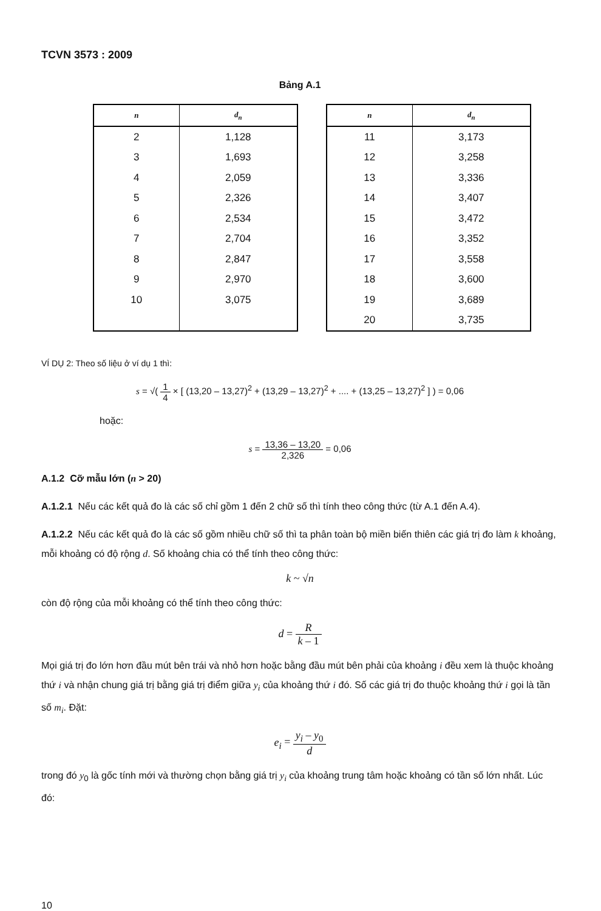TCVN 3573 : 2009
Bảng A.1
| n | d<sub>n</sub> |
| --- | --- |
| 2 | 1,128 |
| 3 | 1,693 |
| 4 | 2,059 |
| 5 | 2,326 |
| 6 | 2,534 |
| 7 | 2,704 |
| 8 | 2,847 |
| 9 | 2,970 |
| 10 | 3,075 |
| n | d<sub>n</sub> |
| --- | --- |
| 11 | 3,173 |
| 12 | 3,258 |
| 13 | 3,336 |
| 14 | 3,407 |
| 15 | 3,472 |
| 16 | 3,352 |
| 17 | 3,558 |
| 18 | 3,600 |
| 19 | 3,689 |
| 20 | 3,735 |
VÍ DỤ 2: Theo số liệu ở ví dụ 1 thì:
s = √( 1 4 × [ (13,20 – 13,27)<sup>2</sup> + (13,29 – 13,27)<sup>2</sup> + .... + (13,25 – 13,27)<sup>2</sup> ] ) = 0,06
hoặc:
s = 13,36 – 13,20 2,326 = 0,06
A.1.2 Cỡ mẫu lớn (n > 20)
A.1.2.1 Nếu các kết quả đo là các số chỉ gồm 1 đến 2 chữ số thì tính theo công thức (từ A.1 đến A.4).
A.1.2.2 Nếu các kết quả đo là các số gồm nhiều chữ số thì ta phân toàn bộ miền biến thiên các giá trị đo làm k khoảng, mỗi khoảng có độ rộng d. Số khoảng chia có thể tính theo công thức:
k ~ √n
còn độ rộng của mỗi khoảng có thể tính theo công thức:
d = R k – 1
Mọi giá trị đo lớn hơn đầu mút bên trái và nhỏ hơn hoặc bằng đầu mút bên phải của khoảng i đều xem là thuộc khoảng thứ i và nhận chung giá trị bằng giá trị điểm giữa y<sub>i</sub> của khoảng thứ i đó. Số các giá trị đo thuộc khoảng thứ i gọi là tần số m<sub>i</sub>. Đặt:
e<sub>i</sub> = y<sub>i</sub> – y<sub>0</sub> d
trong đó y<sub>0</sub> là gốc tính mới và thường chọn bằng giá trị y<sub>i</sub> của khoảng trung tâm hoặc khoảng có tần số lớn nhất. Lúc đó:
10